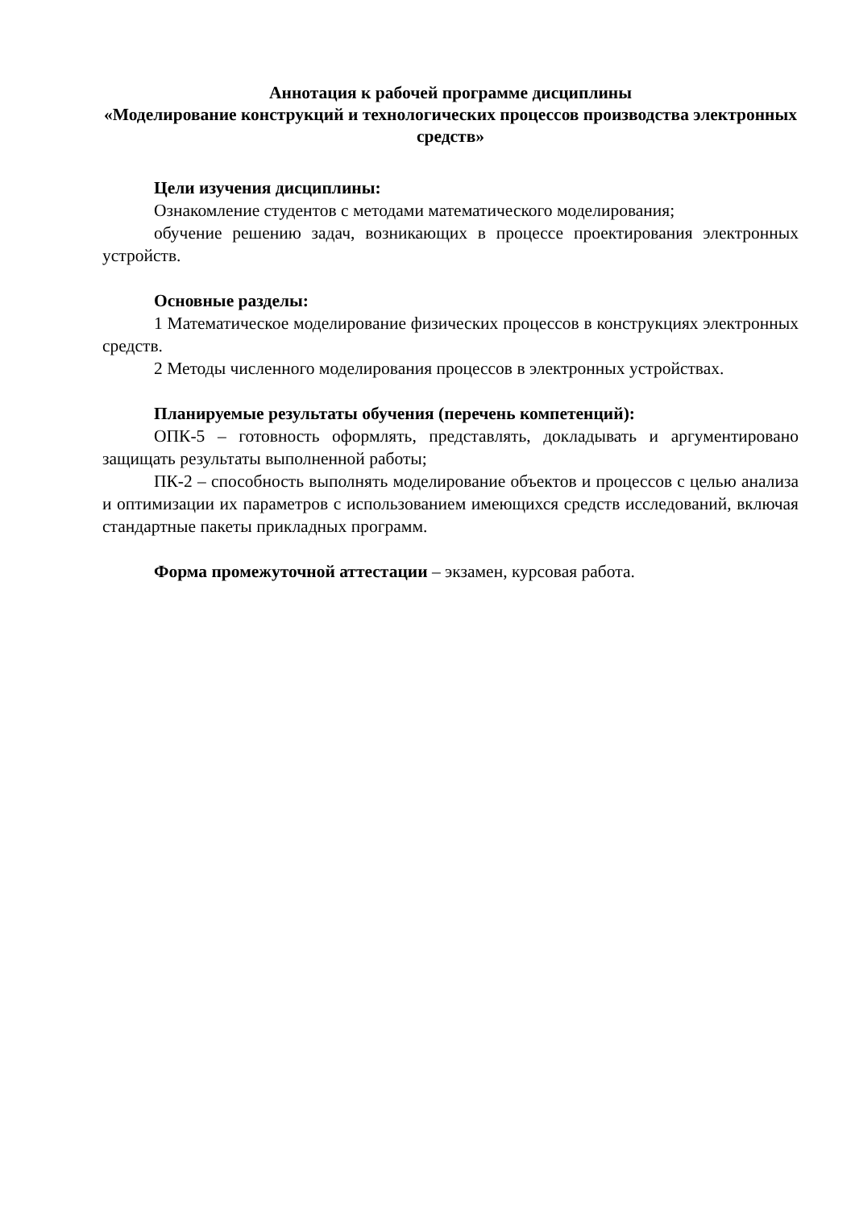Аннотация к рабочей программе дисциплины
«Моделирование конструкций и технологических процессов производства электронных средств»
Цели изучения дисциплины:
Ознакомление студентов с методами математического моделирования;
обучение решению задач, возникающих в процессе проектирования электронных устройств.
Основные разделы:
1 Математическое моделирование физических процессов в конструкциях электронных средств.
2 Методы численного моделирования процессов в электронных устройствах.
Планируемые результаты обучения (перечень компетенций):
ОПК-5 – готовность оформлять, представлять, докладывать и аргументировано защищать результаты выполненной работы;
ПК-2 – способность выполнять моделирование объектов и процессов с целью анализа и оптимизации их параметров с использованием имеющихся средств исследований, включая стандартные пакеты прикладных программ.
Форма промежуточной аттестации – экзамен, курсовая работа.